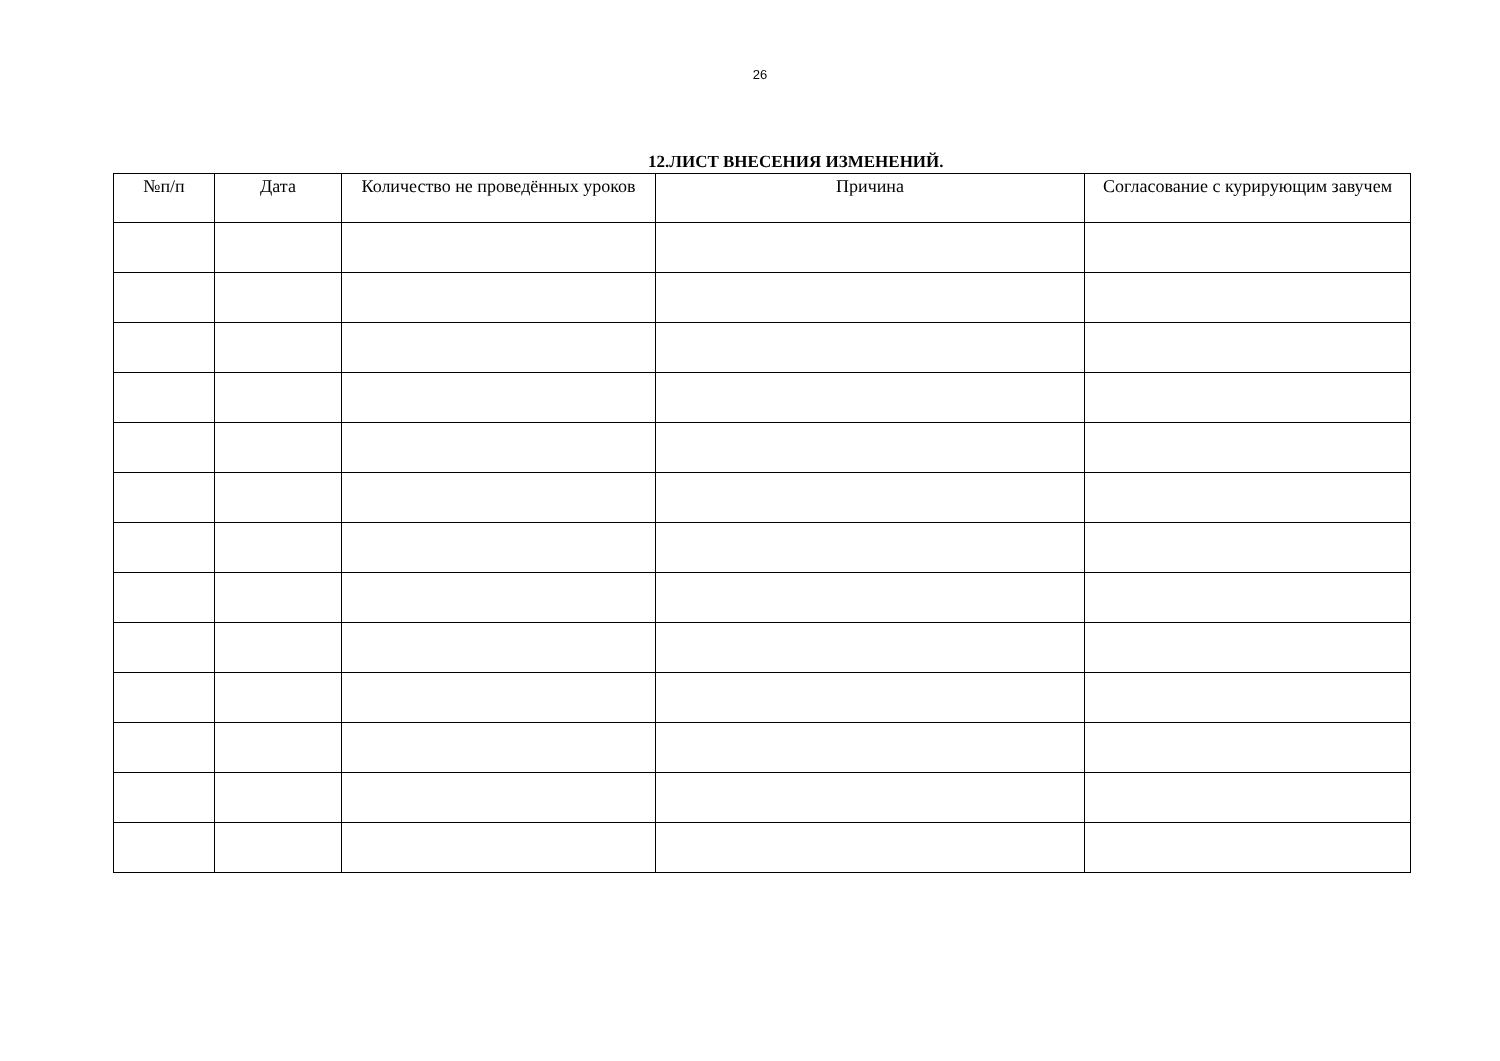26
12.ЛИСТ ВНЕСЕНИЯ ИЗМЕНЕНИЙ.
| №п/п | Дата | Количество не проведённых уроков | Причина | Согласование с курирующим завучем |
| --- | --- | --- | --- | --- |